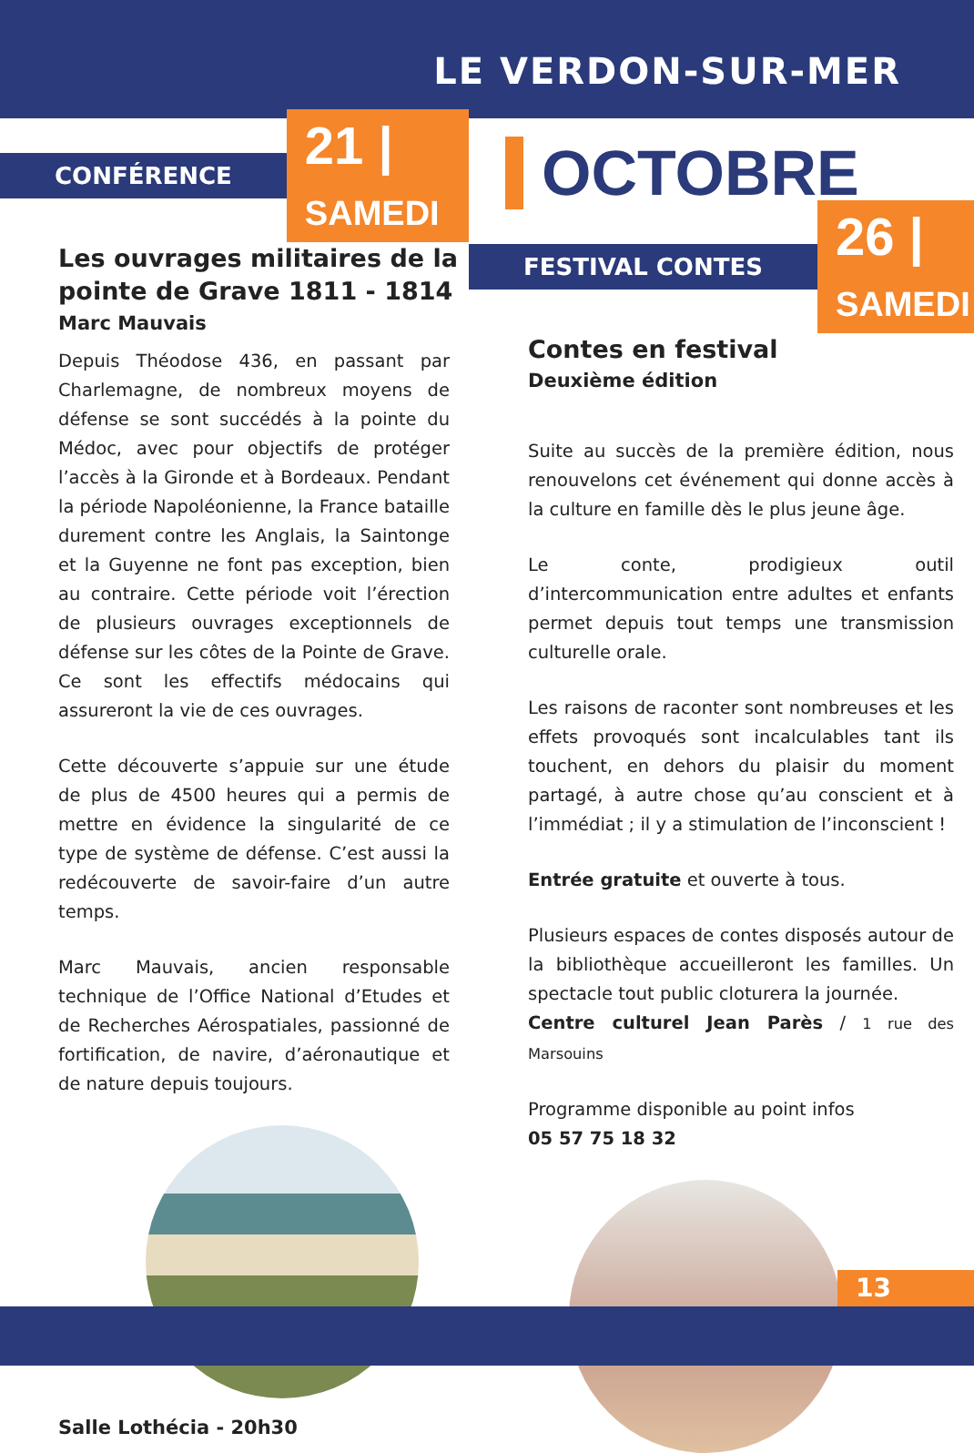LE VERDON-SUR-MER
CONFÉRENCE
21 | SAMEDI
Les ouvrages militaires de la pointe de Grave 1811 - 1814
Marc Mauvais
Depuis Théodose 436, en passant par Charlemagne, de nombreux moyens de défense se sont succédés à la pointe du Médoc, avec pour objectifs de protéger l’accès à la Gironde et à Bordeaux. Pendant la période Napoléonienne, la France bataille durement contre les Anglais, la Saintonge et la Guyenne ne font pas exception, bien au contraire. Cette période voit l’érection de plusieurs ouvrages exceptionnels de défense sur les côtes de la Pointe de Grave. Ce sont les effectifs médocains qui assureront la vie de ces ouvrages.
Cette découverte s’appuie sur une étude de plus de 4500 heures qui a permis de mettre en évidence la singularité de ce type de système de défense. C’est aussi la redécouverte de savoir-faire d’un autre temps.
Marc Mauvais, ancien responsable technique de l’Office National d’Etudes et de Recherches Aérospatiales, passionné de fortification, de navire, d’aéronautique et de nature depuis toujours.
Salle Lothécia - 20h30
OCTOBRE
FESTIVAL CONTES
26 | SAMEDI
Contes en festival
Deuxième édition
Suite au succès de la première édition, nous renouvelons cet événement qui donne accès à la culture en famille dès le plus jeune âge.
Le conte, prodigieux outil d’intercommunication entre adultes et enfants permet depuis tout temps une transmission culturelle orale.
Les raisons de raconter sont nombreuses et les effets provoqués sont incalculables tant ils touchent, en dehors du plaisir du moment partagé, à autre chose qu’au conscient et à l’immédiat ; il y a stimulation de l’inconscient !
Entrée gratuite et ouverte à tous.
Plusieurs espaces de contes disposés autour de la bibliothèque accueilleront les familles. Un spectacle tout public cloturera la journée.
Centre culturel Jean Parès / 1 rue des Marsouins
Programme disponible au point infos
05 57 75 18 32
13